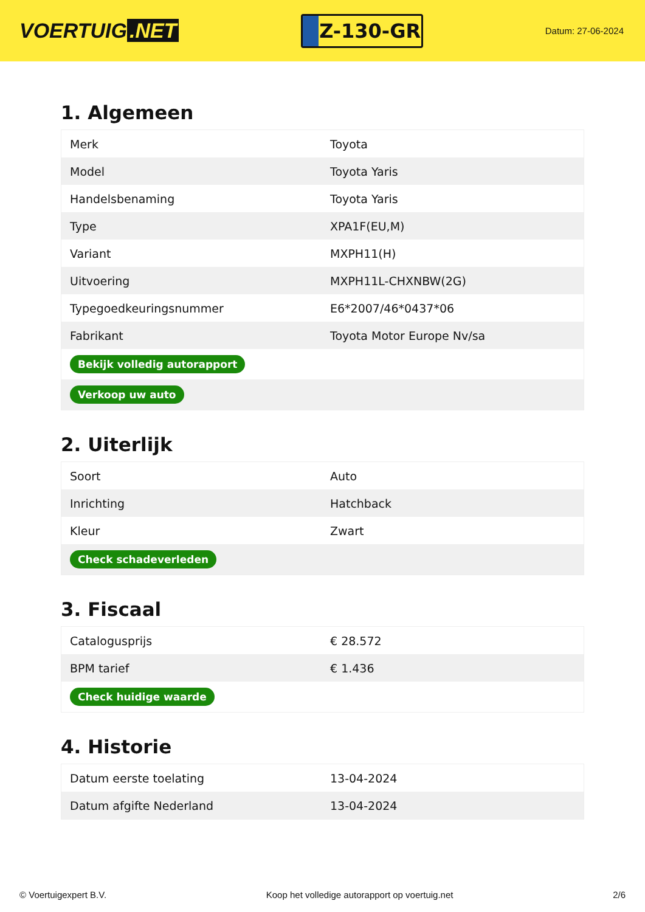VOERTUIG.NET
Z-130-GR
Datum: 27-06-2024
1. Algemeen
| Merk | Toyota |
| Model | Toyota Yaris |
| Handelsbenaming | Toyota Yaris |
| Type | XPA1F(EU,M) |
| Variant | MXPH11(H) |
| Uitvoering | MXPH11L-CHXNBW(2G) |
| Typegoedkeuringsnummer | E6*2007/46*0437*06 |
| Fabrikant | Toyota Motor Europe Nv/sa |
| Bekijk volledig autorapport | |
| Verkoop uw auto | |
2. Uiterlijk
| Soort | Auto |
| Inrichting | Hatchback |
| Kleur | Zwart |
| Check schadeverleden | |
3. Fiscaal
| Catalogusprijs | € 28.572 |
| BPM tarief | € 1.436 |
| Check huidige waarde | |
4. Historie
| Datum eerste toelating | 13-04-2024 |
| Datum afgifte Nederland | 13-04-2024 |
© Voertuigexpert B.V. Koop het volledige autorapport op voertuig.net 2/6